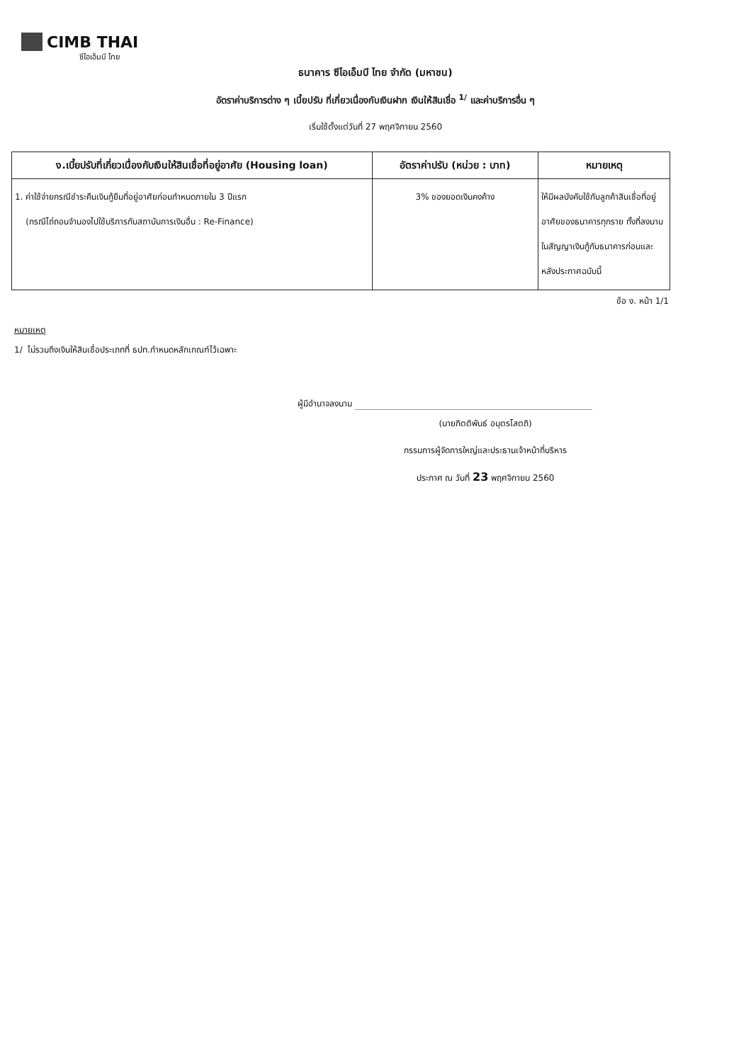CIMB THAI
ซีไอเอ็มบี ไทย
ธนาคาร ซีไอเอ็มบี ไทย จำกัด (มหาชน)
อัตราค่าบริการต่าง ๆ เบี้ยปรับ ที่เกี่ยวเนื่องกับเงินฝาก เงินให้สินเชื่อ <sup>1/</sup> และค่าบริการอื่น ๆ
เริ่มใช้ตั้งแต่วันที่ 27 พฤศจิกายน 2560
| ง.เบี้ยปรับที่เกี่ยวเนื่องกับเงินให้สินเชื่อที่อยู่อาศัย (Housing loan) | อัตราค่าปรับ (หน่วย : บาท) | หมายเหตุ |
| --- | --- | --- |
| 1. ค่าใช้จ่ายกรณีชำระคืนเงินกู้ยืมที่อยู่อาศัยก่อนกำหนดภายใน 3 ปีแรก (กรณีไถ่ถอนจำนองไปใช้บริการกับสถาบันการเงินอื่น : Re-Finance) | 3% ของยอดเงินคงค้าง | ให้มีผลบังคับใช้กับลูกค้าสินเชื่อที่อยู่อาศัยของธนาคารทุกราย ทั้งที่ลงนามในสัญญาเงินกู้กับธนาคารก่อนและหลังประกาศฉบับนี้ |
ข้อ ง. หน้า 1/1
หมายเหตุ
1/ ไม่รวมถึงเงินให้สินเชื่อประเภทที่ ธปท.กำหนดหลักเกณฑ์ไว้เฉพาะ
ผู้มีอำนาจลงนาม
(นายกิตติพันธ์ อนุตรโสตถิ)
กรรมการผู้จัดการใหญ่และประธานเจ้าหน้าที่บริหาร
ประกาศ ณ วันที่ 23 พฤศจิกายน 2560